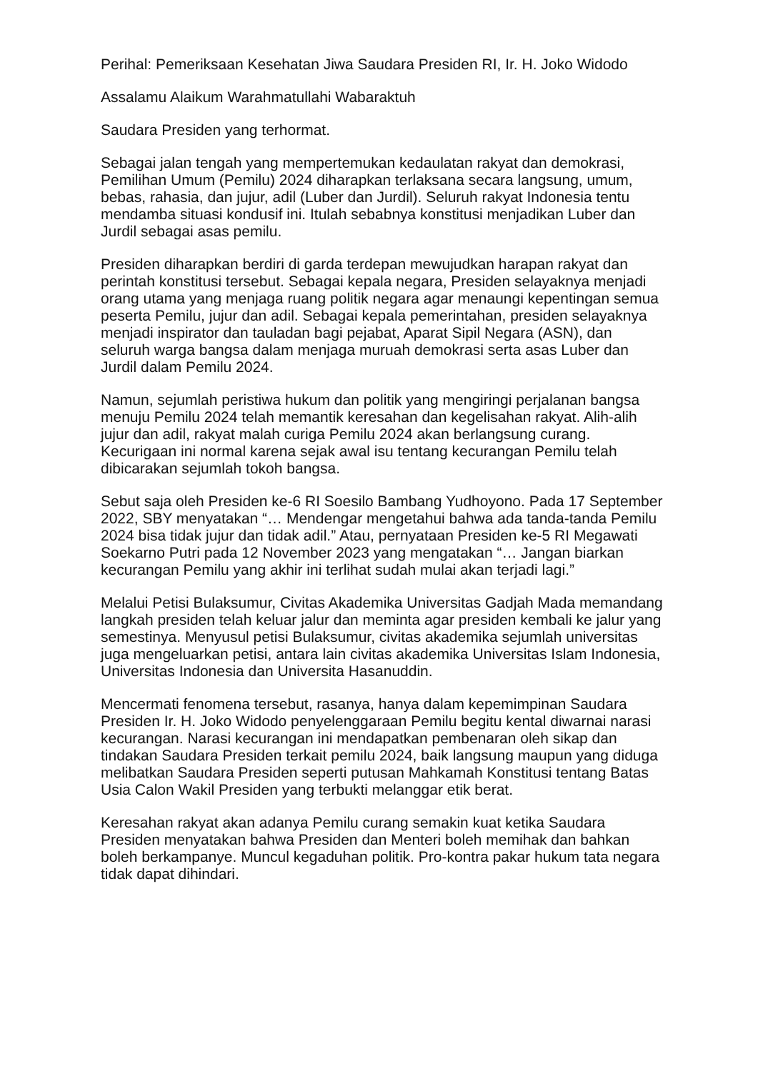Perihal: Pemeriksaan Kesehatan Jiwa Saudara Presiden RI, Ir. H. Joko Widodo
Assalamu Alaikum Warahmatullahi Wabaraktuh
Saudara Presiden yang terhormat.
Sebagai jalan tengah yang mempertemukan kedaulatan rakyat dan demokrasi, Pemilihan Umum (Pemilu) 2024 diharapkan terlaksana secara langsung, umum, bebas, rahasia, dan jujur, adil (Luber dan Jurdil). Seluruh rakyat Indonesia tentu mendamba situasi kondusif ini. Itulah sebabnya konstitusi menjadikan Luber dan Jurdil sebagai asas pemilu.
Presiden diharapkan berdiri di garda terdepan mewujudkan harapan rakyat dan perintah konstitusi tersebut. Sebagai kepala negara, Presiden selayaknya menjadi orang utama yang menjaga ruang politik negara agar menaungi kepentingan semua peserta Pemilu, jujur dan adil. Sebagai kepala pemerintahan, presiden selayaknya menjadi inspirator dan tauladan bagi pejabat, Aparat Sipil Negara (ASN), dan seluruh warga bangsa dalam menjaga muruah demokrasi serta asas Luber dan Jurdil dalam Pemilu 2024.
Namun, sejumlah peristiwa hukum dan politik yang mengiringi perjalanan bangsa menuju Pemilu 2024 telah memantik keresahan dan kegelisahan rakyat. Alih-alih jujur dan adil, rakyat malah curiga Pemilu 2024 akan berlangsung curang. Kecurigaan ini normal karena sejak awal isu tentang kecurangan Pemilu telah dibicarakan sejumlah tokoh bangsa.
Sebut saja oleh Presiden ke-6 RI Soesilo Bambang Yudhoyono. Pada 17 September 2022, SBY menyatakan “… Mendengar mengetahui bahwa ada tanda-tanda Pemilu 2024 bisa tidak jujur dan tidak adil.” Atau, pernyataan Presiden ke-5 RI Megawati Soekarno Putri pada 12 November 2023 yang mengatakan “… Jangan biarkan kecurangan Pemilu yang akhir ini terlihat sudah mulai akan terjadi lagi.”
Melalui Petisi Bulaksumur, Civitas Akademika Universitas Gadjah Mada memandang langkah presiden telah keluar jalur dan meminta agar presiden kembali ke jalur yang semestinya. Menyusul petisi Bulaksumur, civitas akademika sejumlah universitas juga mengeluarkan petisi, antara lain civitas akademika Universitas Islam Indonesia, Universitas Indonesia dan Universita Hasanuddin.
Mencermati fenomena tersebut, rasanya, hanya dalam kepemimpinan Saudara Presiden Ir. H. Joko Widodo penyelenggaraan Pemilu begitu kental diwarnai narasi kecurangan. Narasi kecurangan ini mendapatkan pembenaran oleh sikap dan tindakan Saudara Presiden terkait pemilu 2024, baik langsung maupun yang diduga melibatkan Saudara Presiden seperti putusan Mahkamah Konstitusi tentang Batas Usia Calon Wakil Presiden yang terbukti melanggar etik berat.
Keresahan rakyat akan adanya Pemilu curang semakin kuat ketika Saudara Presiden menyatakan bahwa Presiden dan Menteri boleh memihak dan bahkan boleh berkampanye. Muncul kegaduhan politik. Pro-kontra pakar hukum tata negara tidak dapat dihindari.